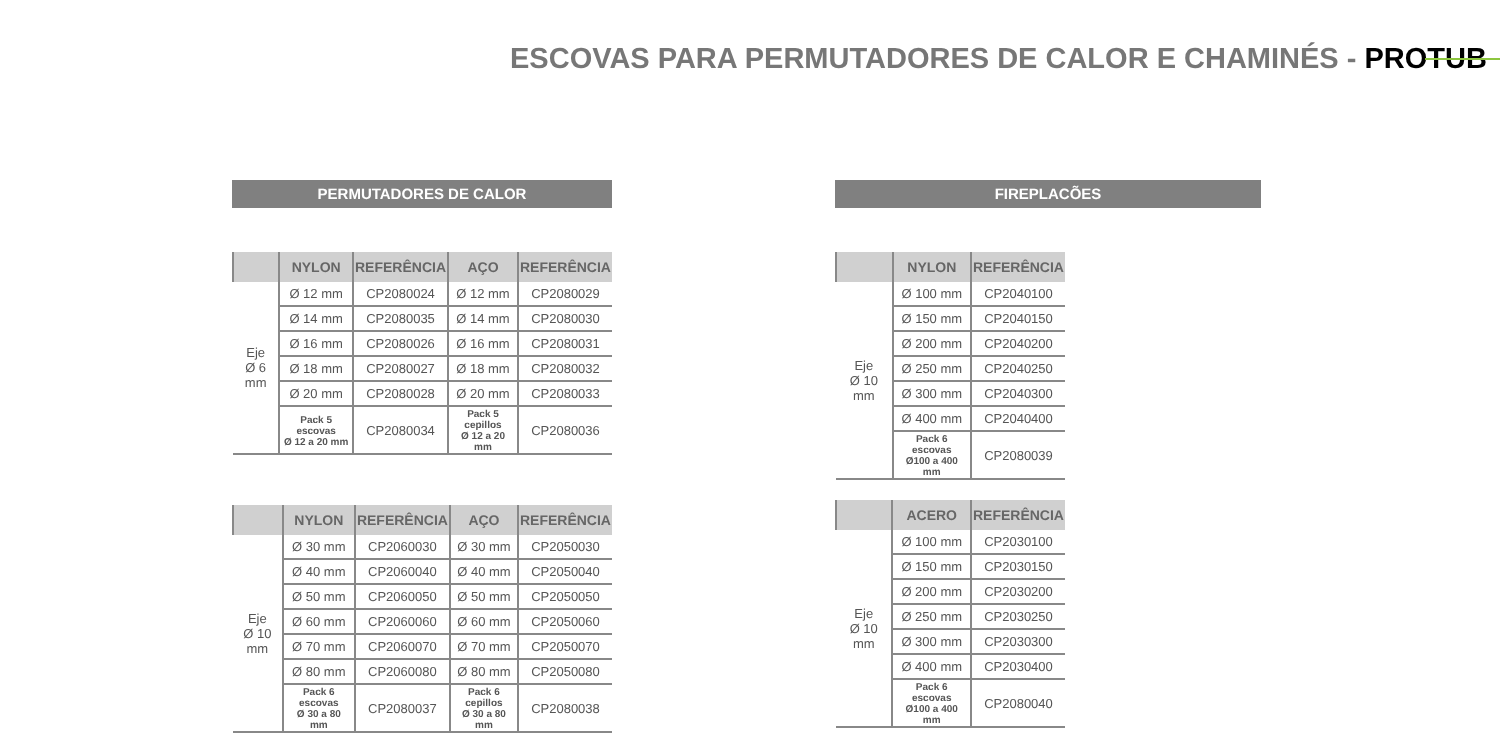ESCOVAS PARA PERMUTADORES DE CALOR E CHAMINÉS - PROTUB
PERMUTADORES DE CALOR
| | NYLON | REFERÊNCIA | AÇO | REFERÊNCIA |
| --- | --- | --- | --- | --- |
| Eje Ø 6 mm | Ø 12 mm | CP2080024 | Ø 12 mm | CP2080029 |
| | Ø 14 mm | CP2080035 | Ø 14 mm | CP2080030 |
| | Ø 16 mm | CP2080026 | Ø 16 mm | CP2080031 |
| | Ø 18 mm | CP2080027 | Ø 18 mm | CP2080032 |
| | Ø 20 mm | CP2080028 | Ø 20 mm | CP2080033 |
| | Pack 5 escovas Ø 12 a 20 mm | CP2080034 | Pack 5 cepillos Ø 12 a 20 mm | CP2080036 |
| | NYLON | REFERÊNCIA | AÇO | REFERÊNCIA |
| --- | --- | --- | --- | --- |
| Eje Ø 10 mm | Ø 30 mm | CP2060030 | Ø 30 mm | CP2050030 |
| | Ø 40 mm | CP2060040 | Ø 40 mm | CP2050040 |
| | Ø 50 mm | CP2060050 | Ø 50 mm | CP2050050 |
| | Ø 60 mm | CP2060060 | Ø 60 mm | CP2050060 |
| | Ø 70 mm | CP2060070 | Ø 70 mm | CP2050070 |
| | Ø 80 mm | CP2060080 | Ø 80 mm | CP2050080 |
| | Pack 6 escovas Ø 30 a 80 mm | CP2080037 | Pack 6 cepillos Ø 30 a 80 mm | CP2080038 |
FIREPLACÕES
| | NYLON | REFERÊNCIA |
| --- | --- | --- |
| Eje Ø 10 mm | Ø 100 mm | CP2040100 |
| | Ø 150 mm | CP2040150 |
| | Ø 200 mm | CP2040200 |
| | Ø 250 mm | CP2040250 |
| | Ø 300 mm | CP2040300 |
| | Ø 400 mm | CP2040400 |
| | Pack 6 escovas Ø100 a 400 mm | CP2080039 |
| | ACERO | REFERÊNCIA |
| --- | --- | --- |
| Eje Ø 10 mm | Ø 100 mm | CP2030100 |
| | Ø 150 mm | CP2030150 |
| | Ø 200 mm | CP2030200 |
| | Ø 250 mm | CP2030250 |
| | Ø 300 mm | CP2030300 |
| | Ø 400 mm | CP2030400 |
| | Pack 6 escovas Ø100 a 400 mm | CP2080040 |